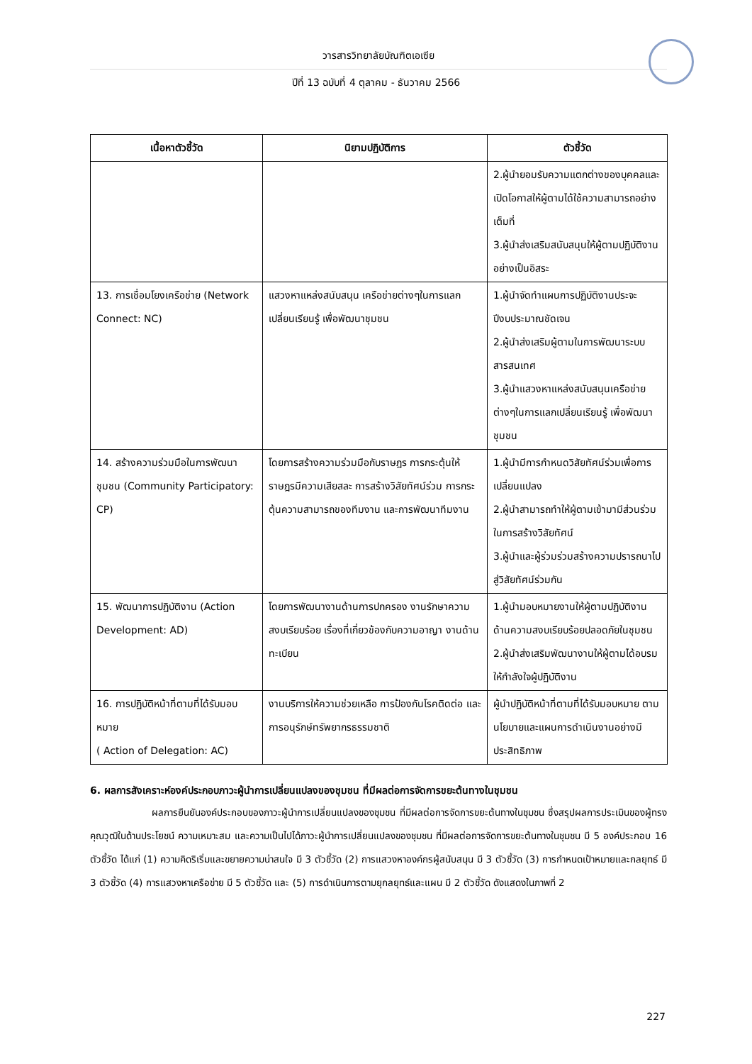วารสารวิทยาลัยบัณฑิตเอเซีย
ปีที่ 13 ฉบับที่ 4 ตุลาคม - ธันวาคม 2566
| เนื้อหาตัวชี้วัด | นิยามปฏิบัติการ | ตัวชี้วัด |
| --- | --- | --- |
| | | 2.ผู้นำยอมรับความแตกต่างของบุคคลและ เปิดโอกาสให้ผู้ตามได้ใช้ความสามารถอย่างเต็มที่ 3.ผู้นำส่งเสริมสนับสนุนให้ผู้ตามปฏิบัติงานอย่างเป็นอิสระ |
| 13. การเชื่อมโยงเครือข่าย (Network Connect: NC) | แสวงหาแหล่งสนับสนุน เครือข่ายต่างๆในการแลกเปลี่ยนเรียนรู้ เพื่อพัฒนาชุมชน | 1.ผู้นำจัดทำแผนการปฏิบัติงานประจะปีงบประมาณชัดเจน 2.ผู้นำส่งเสริมผู้ตามในการพัฒนาระบบสารสนเทศ 3.ผู้นำแสวงหาแหล่งสนับสนุนเครือข่ายต่างๆในการแลกเปลี่ยนเรียนรู้ เพื่อพัฒนาชุมชน |
| 14. สร้างความร่วมมือในการพัฒนาชุมชน (Community Participatory: CP) | โดยการสร้างความร่วมมือกับราษฎร การกระตุ้นให้ราษฎรมีความเสียสละ การสร้างวิสัยทัศน์ร่วม การกระตุ้นความสามารถของทีมงาน และการพัฒนาทีมงาน | 1.ผู้นำมีการกำหนดวิสัยทัศน์ร่วมเพื่อการเปลี่ยนแปลง 2.ผู้นำสามารถทำให้ผู้ตามเข้ามามีส่วนร่วมในการสร้างวิสัยทัศน์ 3.ผู้นำและผู้ร่วมร่วมสร้างความปรารถนาไปสู่วิสัยทัศน์ร่วมกัน |
| 15. พัฒนาการปฏิบัติงาน (Action Development: AD) | โดยการพัฒนางานด้านการปกครอง งานรักษาความ สงบเรียบร้อย เรื่องที่เกี่ยวข้องกับความอาญา งานด้านทะเบียน | 1.ผู้นำมอบหมายงานให้ผู้ตามปฏิบัติงานด้านความสงบเรียบร้อยปลอดภัยในชุมชน 2.ผู้นำส่งเสริมพัฒนางานให้ผู้ตามได้อบรม ให้กำลังใจผู้ปฏิบัติงาน |
| 16. การปฏิบัติหน้าที่ตามที่ได้รับมอบหมาย ( Action of Delegation: AC) | งานบริการให้ความช่วยเหลือ การป้องกันโรคติดต่อ และการอนุรักษ์ทรัพยากรธรรมชาติ | ผู้นำปฏิบัติหน้าที่ตามที่ได้รับมอบหมาย ตามนโยบายและแผนการดำเนินงานอย่างมีประสิทธิภาพ |
6. ผลการสังเคราะห์องค์ประกอบภาวะผู้นำการเปลี่ยนแปลงของชุมชน ที่มีผลต่อการจัดการขยะต้นทางในชุมชน
ผลการยืนยันองค์ประกอบของภาวะผู้นำการเปลี่ยนแปลงของชุมชน ที่มีผลต่อการจัดการขยะต้นทางในชุมชน ซึ่งสรุปผลการประเมินของผู้ทรงคุณวุฒิในด้านประโยชน์ ความเหมาะสม และความเป็นไปได้ภาวะผู้นำการเปลี่ยนแปลงของชุมชน ที่มีผลต่อการจัดการขยะต้นทางในชุมชน มี 5 องค์ประกอบ 16 ตัวชี้วัด ได้แก่ (1) ความคิดริเริ่มและขยายความน่าสนใจ มี 3 ตัวชี้วัด (2) การแสวงหาองค์กรผู้สนับสนุน มี 3 ตัวชี้วัด (3) การกำหนดเป้าหมายและกลยุทธ์ มี 3 ตัวชี้วัด (4) การแสวงหาเครือข่าย มี 5 ตัวชี้วัด และ (5) การดำเนินการตามยุกลยุทธ์และแผน มี 2 ตัวชี้วัด ดังแสดงในภาพที่ 2
227